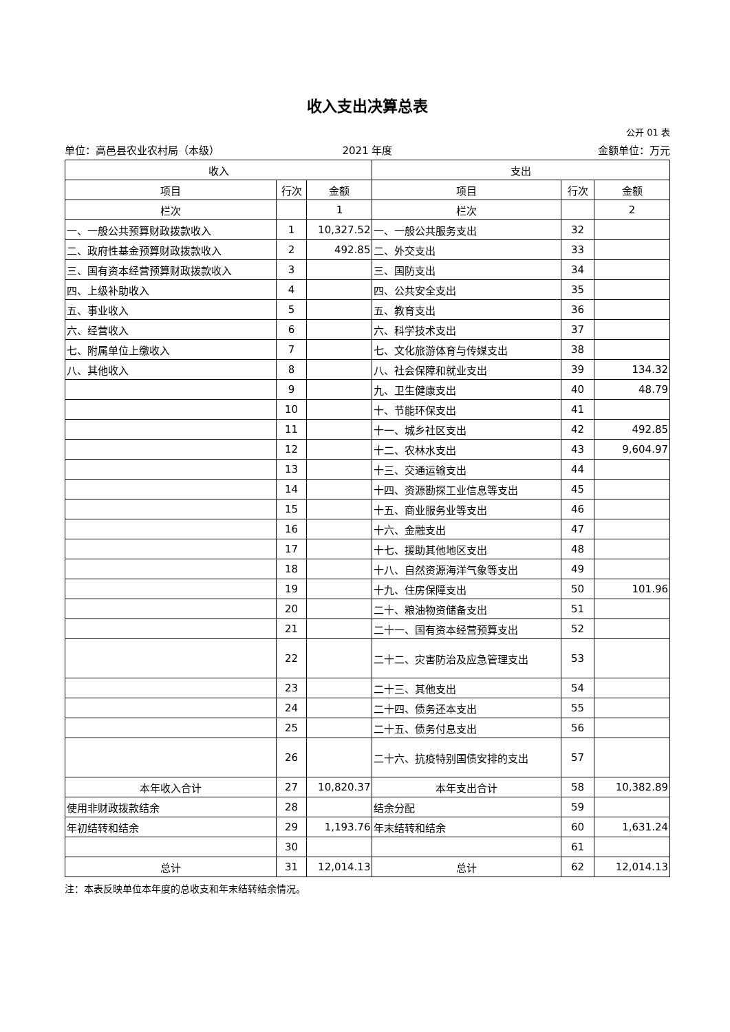收入支出决算总表
公开 01 表
单位：高邑县农业农村局（本级） 2021 年度 金额单位：万元
| 收入 | | | 支出 | | |
| --- | --- | --- | --- | --- | --- |
| 项目 | 行次 | 金额 | 项目 | 行次 | 金额 |
| 栏次 | | 1 | 栏次 | | 2 |
| 一、一般公共预算财政拨款收入 | 1 | 10,327.52 | 一、一般公共服务支出 | 32 | |
| 二、政府性基金预算财政拨款收入 | 2 | 492.85 | 二、外交支出 | 33 | |
| 三、国有资本经营预算财政拨款收入 | 3 | | 三、国防支出 | 34 | |
| 四、上级补助收入 | 4 | | 四、公共安全支出 | 35 | |
| 五、事业收入 | 5 | | 五、教育支出 | 36 | |
| 六、经营收入 | 6 | | 六、科学技术支出 | 37 | |
| 七、附属单位上缴收入 | 7 | | 七、文化旅游体育与传媒支出 | 38 | |
| 八、其他收入 | 8 | | 八、社会保障和就业支出 | 39 | 134.32 |
| | 9 | | 九、卫生健康支出 | 40 | 48.79 |
| | 10 | | 十、节能环保支出 | 41 | |
| | 11 | | 十一、城乡社区支出 | 42 | 492.85 |
| | 12 | | 十二、农林水支出 | 43 | 9,604.97 |
| | 13 | | 十三、交通运输支出 | 44 | |
| | 14 | | 十四、资源勘探工业信息等支出 | 45 | |
| | 15 | | 十五、商业服务业等支出 | 46 | |
| | 16 | | 十六、金融支出 | 47 | |
| | 17 | | 十七、援助其他地区支出 | 48 | |
| | 18 | | 十八、自然资源海洋气象等支出 | 49 | |
| | 19 | | 十九、住房保障支出 | 50 | 101.96 |
| | 20 | | 二十、粮油物资储备支出 | 51 | |
| | 21 | | 二十一、国有资本经营预算支出 | 52 | |
| | 22 | | 二十二、灾害防治及应急管理支出 | 53 | |
| | 23 | | 二十三、其他支出 | 54 | |
| | 24 | | 二十四、债务还本支出 | 55 | |
| | 25 | | 二十五、债务付息支出 | 56 | |
| | 26 | | 二十六、抗疫特别国债安排的支出 | 57 | |
| 本年收入合计 | 27 | 10,820.37 | 本年支出合计 | 58 | 10,382.89 |
| 使用非财政拨款结余 | 28 | | 结余分配 | 59 | |
| 年初结转和结余 | 29 | 1,193.76 | 年末结转和结余 | 60 | 1,631.24 |
| | 30 | | | 61 | |
| 总计 | 31 | 12,014.13 | 总计 | 62 | 12,014.13 |
注：本表反映单位本年度的总收支和年末结转结余情况。